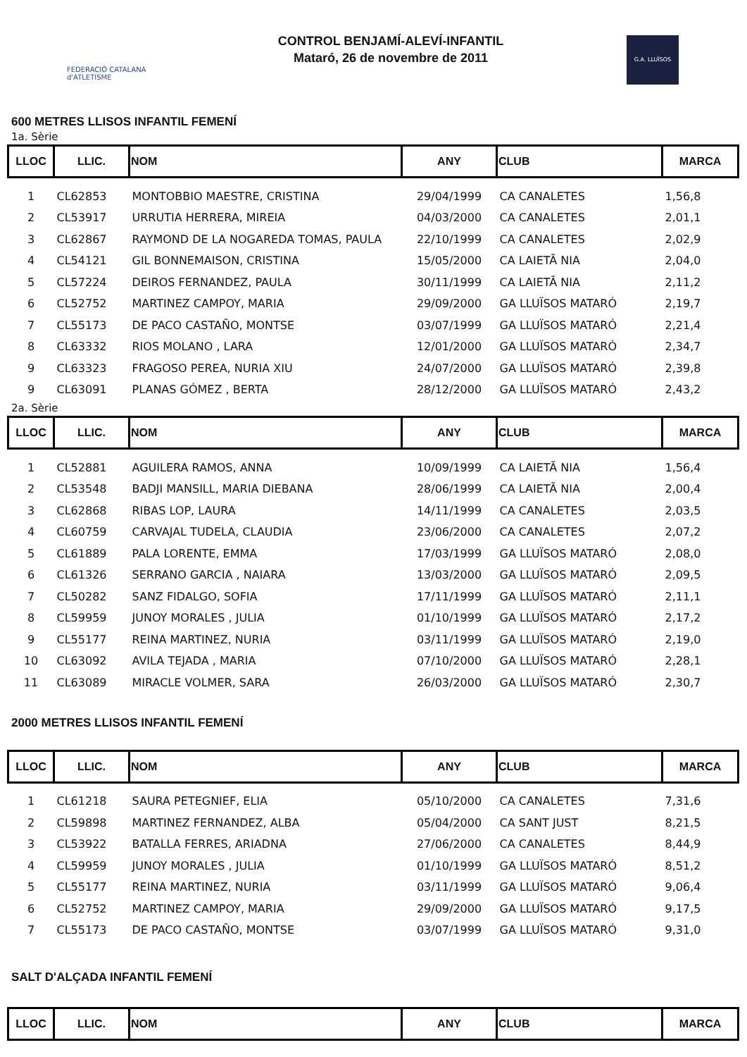FEDERACIÓ CATALANA d'ATLETISME
CONTROL BENJAMÍ-ALEVÍ-INFANTIL
Mataró, 26 de novembre de 2011
G.A. LLUÏSOS
600 METRES LLISOS INFANTIL FEMENÍ
1a. Sèrie
| LLOC | LLIC. | NOM | ANY | CLUB | MARCA |
| --- | --- | --- | --- | --- | --- |
| 1 | CL62853 | MONTOBBIO MAESTRE, CRISTINA | 29/04/1999 | CA CANALETES | 1,56,8 |
| 2 | CL53917 | URRUTIA HERRERA, MIREIA | 04/03/2000 | CA CANALETES | 2,01,1 |
| 3 | CL62867 | RAYMOND DE LA NOGAREDA TOMAS, PAULA | 22/10/1999 | CA CANALETES | 2,02,9 |
| 4 | CL54121 | GIL BONNEMAISON, CRISTINA | 15/05/2000 | CA LAIETÃ NIA | 2,04,0 |
| 5 | CL57224 | DEIROS FERNANDEZ, PAULA | 30/11/1999 | CA LAIETÃ NIA | 2,11,2 |
| 6 | CL52752 | MARTINEZ CAMPOY, MARIA | 29/09/2000 | GA LLUÏSOS MATARÓ | 2,19,7 |
| 7 | CL55173 | DE PACO CASTAÑO, MONTSE | 03/07/1999 | GA LLUÏSOS MATARÓ | 2,21,4 |
| 8 | CL63332 | RIOS MOLANO , LARA | 12/01/2000 | GA LLUÏSOS MATARÓ | 2,34,7 |
| 9 | CL63323 | FRAGOSO PEREA, NURIA XIU | 24/07/2000 | GA LLUÏSOS MATARÓ | 2,39,8 |
| 9 | CL63091 | PLANAS GÓMEZ , BERTA | 28/12/2000 | GA LLUÏSOS MATARÓ | 2,43,2 |
2a. Sèrie
| LLOC | LLIC. | NOM | ANY | CLUB | MARCA |
| --- | --- | --- | --- | --- | --- |
| 1 | CL52881 | AGUILERA RAMOS, ANNA | 10/09/1999 | CA LAIETÃ NIA | 1,56,4 |
| 2 | CL53548 | BADJI MANSILL, MARIA DIEBANA | 28/06/1999 | CA LAIETÃ NIA | 2,00,4 |
| 3 | CL62868 | RIBAS LOP, LAURA | 14/11/1999 | CA CANALETES | 2,03,5 |
| 4 | CL60759 | CARVAJAL TUDELA, CLAUDIA | 23/06/2000 | CA CANALETES | 2,07,2 |
| 5 | CL61889 | PALA LORENTE, EMMA | 17/03/1999 | GA LLUÏSOS MATARÓ | 2,08,0 |
| 6 | CL61326 | SERRANO GARCIA , NAIARA | 13/03/2000 | GA LLUÏSOS MATARÓ | 2,09,5 |
| 7 | CL50282 | SANZ FIDALGO, SOFIA | 17/11/1999 | GA LLUÏSOS MATARÓ | 2,11,1 |
| 8 | CL59959 | JUNOY MORALES , JULIA | 01/10/1999 | GA LLUÏSOS MATARÓ | 2,17,2 |
| 9 | CL55177 | REINA MARTINEZ, NURIA | 03/11/1999 | GA LLUÏSOS MATARÓ | 2,19,0 |
| 10 | CL63092 | AVILA TEJADA , MARIA | 07/10/2000 | GA LLUÏSOS MATARÓ | 2,28,1 |
| 11 | CL63089 | MIRACLE VOLMER, SARA | 26/03/2000 | GA LLUÏSOS MATARÓ | 2,30,7 |
2000 METRES LLISOS INFANTIL FEMENÍ
| LLOC | LLIC. | NOM | ANY | CLUB | MARCA |
| --- | --- | --- | --- | --- | --- |
| 1 | CL61218 | SAURA PETEGNIEF, ELIA | 05/10/2000 | CA CANALETES | 7,31,6 |
| 2 | CL59898 | MARTINEZ FERNANDEZ, ALBA | 05/04/2000 | CA SANT JUST | 8,21,5 |
| 3 | CL53922 | BATALLA FERRES, ARIADNA | 27/06/2000 | CA CANALETES | 8,44,9 |
| 4 | CL59959 | JUNOY MORALES , JULIA | 01/10/1999 | GA LLUÏSOS MATARÓ | 8,51,2 |
| 5 | CL55177 | REINA MARTINEZ, NURIA | 03/11/1999 | GA LLUÏSOS MATARÓ | 9,06,4 |
| 6 | CL52752 | MARTINEZ CAMPOY, MARIA | 29/09/2000 | GA LLUÏSOS MATARÓ | 9,17,5 |
| 7 | CL55173 | DE PACO CASTAÑO, MONTSE | 03/07/1999 | GA LLUÏSOS MATARÓ | 9,31,0 |
SALT D'ALÇADA INFANTIL FEMENÍ
| LLOC | LLIC. | NOM | ANY | CLUB | MARCA |
| --- | --- | --- | --- | --- | --- |